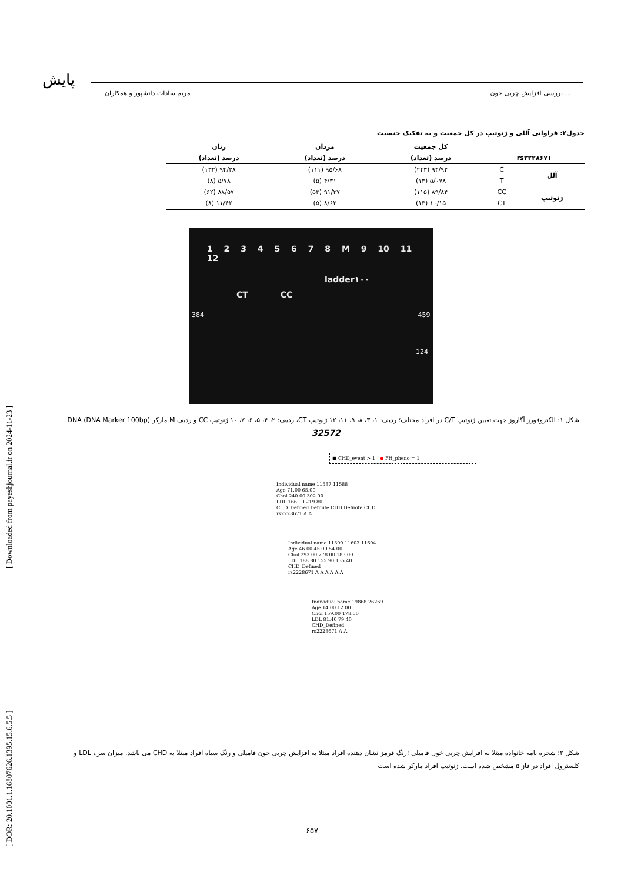[ DOR: 20.1001.1.16807626.1395.15.6.5.5 ] [ Downloaded from payeshjournal.ir on 2024-11-23 ]
پایش
بررسی افزایش چربی خون ... مریم سادات دانشپور و همکاران
جدول۲: فراوانی آللی و ژنوتیپ در کل جمعیت و به تفکیک جنسیت
| | | کل جمعیت | مردان | زنان |
| --- | --- | --- | --- | --- |
| rs۲۲۲۸۶۷۱ | | درصد (تعداد) | درصد (تعداد) | درصد (تعداد) |
| آلل | C | ۹۴/۹۲ (۲۴۳) | ۹۵/۶۸ (۱۱۱) | ۹۴/۲۸ (۱۳۲) |
| | T | ۵/۰۷۸ (۱۳) | ۴/۳۱ (۵) | ۵/۷۸ (۸) |
| ژنوتیپ | CC | ۸۹/۸۴ (۱۱۵) | ۹۱/۳۷ (۵۳) | ۸۸/۵۷ (۶۲) |
| | CT | ۱۰/۱۵ (۱۳) | ۸/۶۲ (۵) | ۱۱/۴۲ (۸) |
1 2 3 4 5 6 7 8 M 9 10 11 12
ladder۱۰۰
CT CC
384 459
124
شکل ۱: الکتروفورز آگاروز جهت تعیین ژنوتیپ C/T در افراد مختلف؛ ردیف: ۱، ۳، ۸، ۹، ۱۱، ۱۲ ژنوتیپ CT، ردیف: ۲، ۴، ۵، ۶، ۷، ۱۰ ژنوتیپ CC و ردیف M مارکر DNA (DNA Marker 100bp)
32572
■ CHD_event > 1 ● FH_pheno = 1
Individual name 11587 11588
Age 71.00 65.00
Chol 240.00 302.00
LDL 166.00 219.80
CHD_Defined Definite CHD Definite CHD
rs2228671 A A
Individual name 11590 11603 11604
Age 46.00 45.00 54.00
Chol 293.00 278.00 183.00
LDL 188.80 155.90 135.40
CHD_Defined
rs2228671 A A A A A A
Individual name 19868 26269
Age 14.00 12.00
Chol 159.00 178.00
LDL 81.40 79.40
CHD_Defined
rs2228671 A A
شکل ۲: شجره نامه خانواده مبتلا به افزایش چربی خون فامیلی ؛رنگ قرمز نشان دهنده افراد مبتلا به افزایش چربی خون فامیلی و رنگ سیاه افراد مبتلا به CHD می باشد. میزان سن، LDL و کلسترول افراد در فاز ۵ مشخص شده است. ژنوتیپ افراد مارکر شده است
۶۵۷